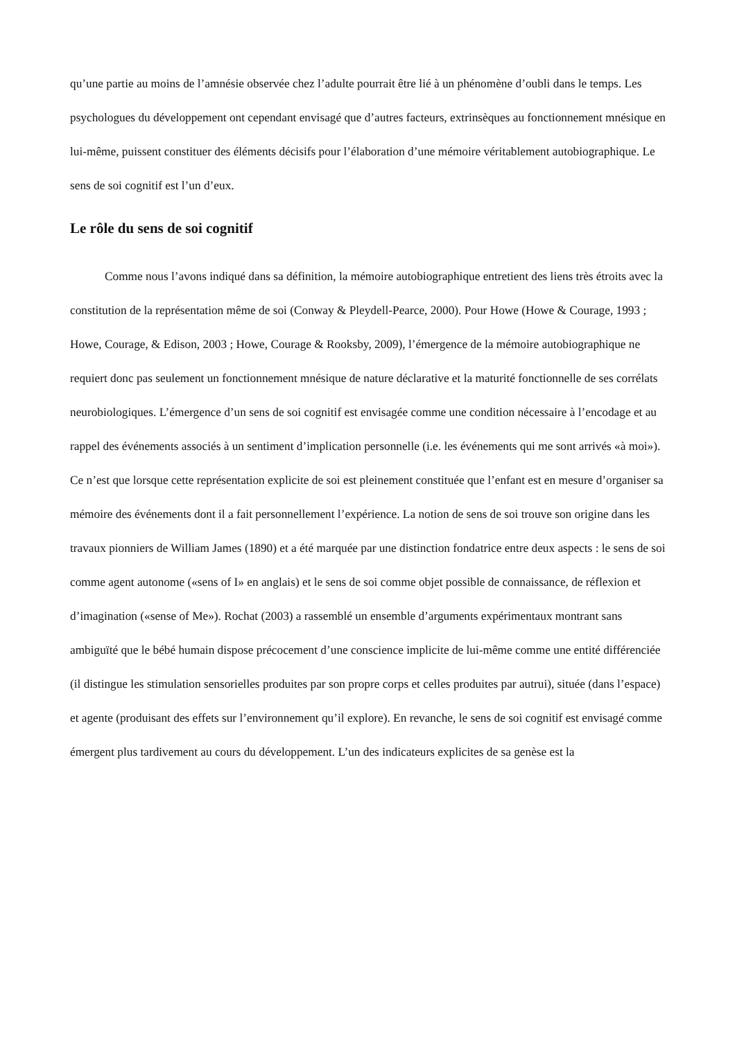qu’une partie au moins de l’amnésie observée chez l’adulte pourrait être lié à un phénomène d’oubli dans le temps. Les psychologues du développement ont cependant envisagé que d’autres facteurs, extrinsèques au fonctionnement mnésique en lui-même, puissent constituer des éléments décisifs pour l’élaboration d’une mémoire véritablement autobiographique. Le sens de soi cognitif est l’un d’eux.
Le rôle du sens de soi cognitif
Comme nous l’avons indiqué dans sa définition, la mémoire autobiographique entretient des liens très étroits avec la constitution de la représentation même de soi (Conway & Pleydell-Pearce, 2000). Pour Howe (Howe & Courage, 1993 ; Howe, Courage, & Edison, 2003 ; Howe, Courage & Rooksby, 2009), l’émergence de la mémoire autobiographique ne requiert donc pas seulement un fonctionnement mnésique de nature déclarative et la maturité fonctionnelle de ses corrélats neurobiologiques. L’émergence d’un sens de soi cognitif est envisagée comme une condition nécessaire à l’encodage et au rappel des événements associés à un sentiment d’implication personnelle (i.e. les événements qui me sont arrivés «à moi»). Ce n’est que lorsque cette représentation explicite de soi est pleinement constituée que l’enfant est en mesure d’organiser sa mémoire des événements dont il a fait personnellement l’expérience. La notion de sens de soi trouve son origine dans les travaux pionniers de William James (1890) et a été marquée par une distinction fondatrice entre deux aspects : le sens de soi comme agent autonome («sens of I» en anglais) et le sens de soi comme objet possible de connaissance, de réflexion et d’imagination («sense of Me»). Rochat (2003) a rassemblé un ensemble d’arguments expérimentaux montrant sans ambiguïté que le bébé humain dispose précocement d’une conscience implicite de lui-même comme une entité différenciée (il distingue les stimulation sensorielles produites par son propre corps et celles produites par autrui), située (dans l’espace) et agente (produisant des effets sur l’environnement qu’il explore). En revanche, le sens de soi cognitif est envisagé comme émergent plus tardivement au cours du développement. L’un des indicateurs explicites de sa genèse est la